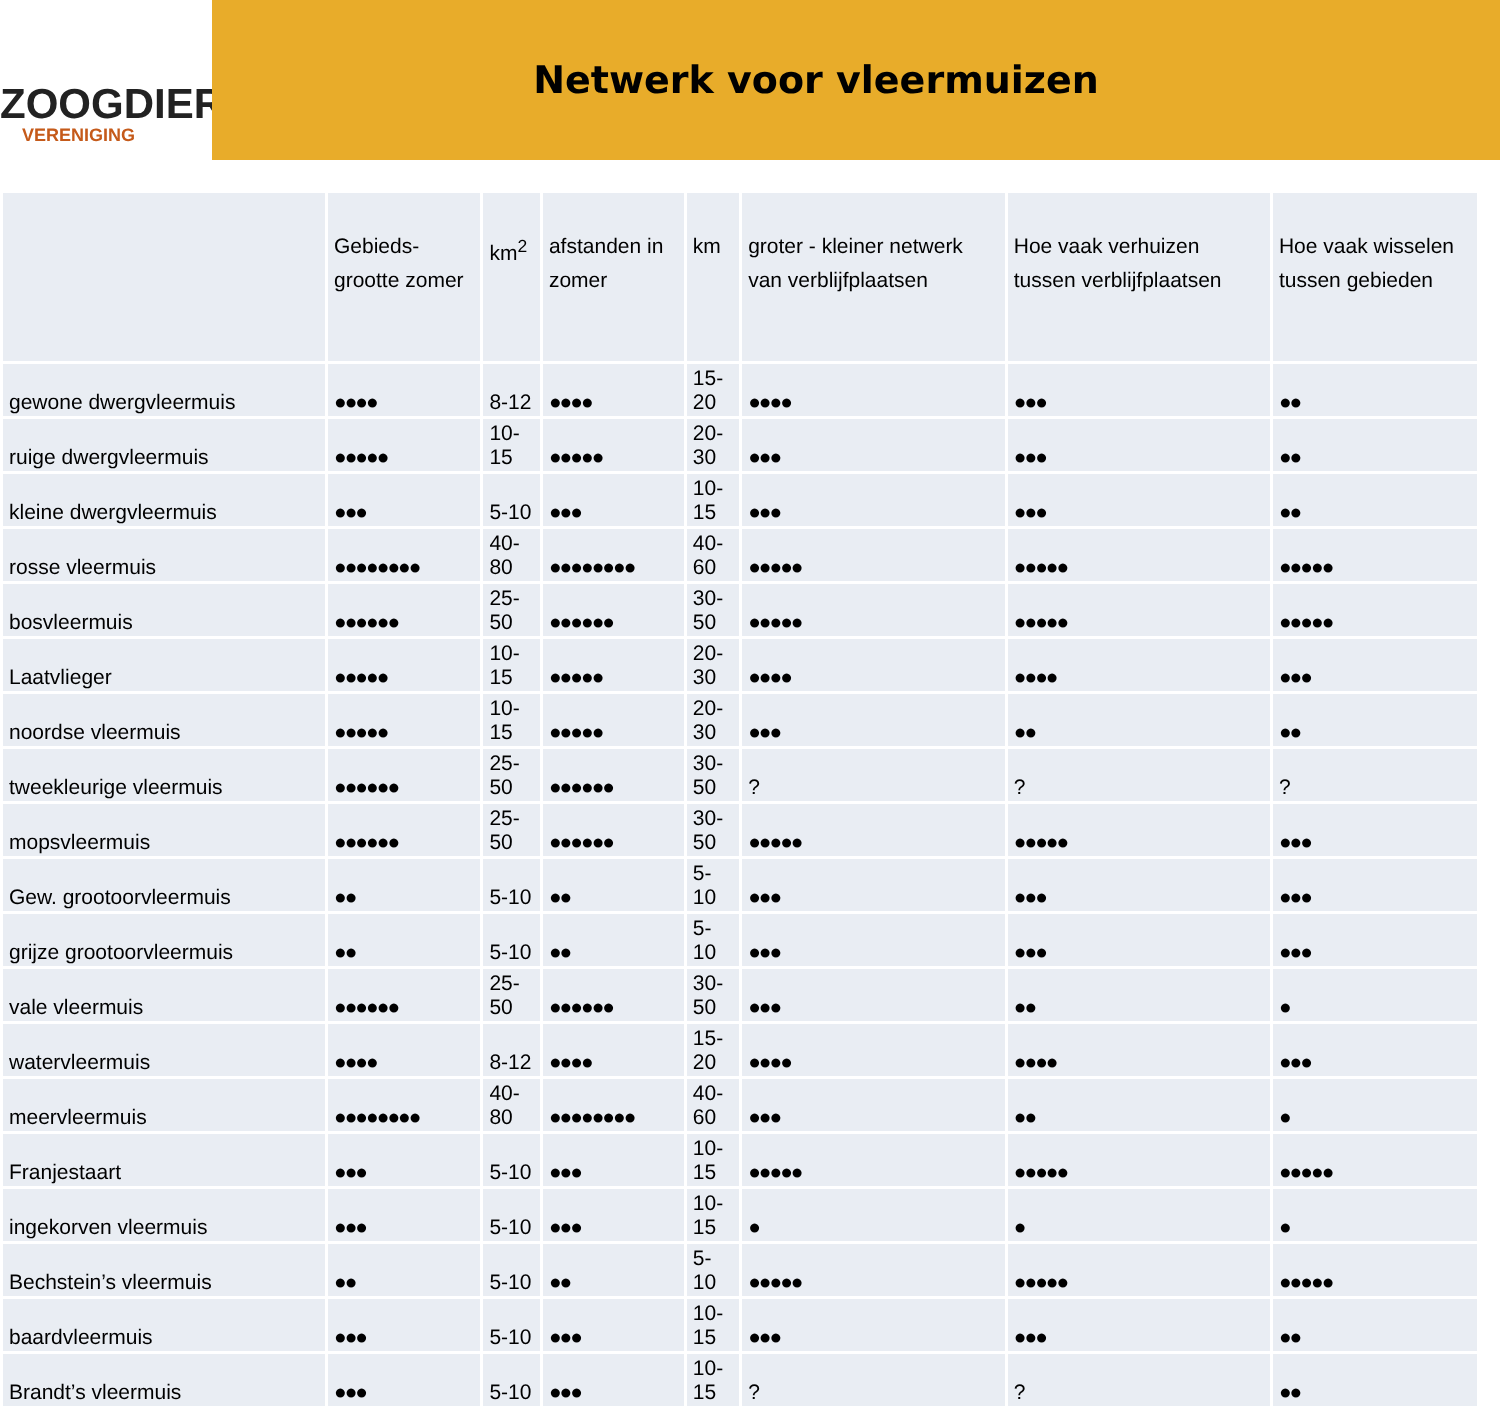ZOOGDIER
VERENIGING
Netwerk voor vleermuizen
| | Gebieds-grootte zomer | km<sup>2</sup> | afstanden in zomer | km | groter - kleiner netwerk van verblijfplaatsen | Hoe vaak verhuizen tussen verblijfplaatsen | Hoe vaak wisselen tussen gebieden |
| --- | --- | --- | --- | --- | --- | --- | --- |
| gewone dwergvleermuis | ●●●● | 8-12 | ●●●● | 15-20 | ●●●● | ●●● | ●● |
| ruige dwergvleermuis | ●●●●● | 10-15 | ●●●●● | 20-30 | ●●● | ●●● | ●● |
| kleine dwergvleermuis | ●●● | 5-10 | ●●● | 10-15 | ●●● | ●●● | ●● |
| rosse vleermuis | ●●●●●●●● | 40-80 | ●●●●●●●● | 40-60 | ●●●●● | ●●●●● | ●●●●● |
| bosvleermuis | ●●●●●● | 25-50 | ●●●●●● | 30-50 | ●●●●● | ●●●●● | ●●●●● |
| Laatvlieger | ●●●●● | 10-15 | ●●●●● | 20-30 | ●●●● | ●●●● | ●●● |
| noordse vleermuis | ●●●●● | 10-15 | ●●●●● | 20-30 | ●●● | ●● | ●● |
| tweekleurige vleermuis | ●●●●●● | 25-50 | ●●●●●● | 30-50 | ? | ? | ? |
| mopsvleermuis | ●●●●●● | 25-50 | ●●●●●● | 30-50 | ●●●●● | ●●●●● | ●●● |
| Gew. grootoorvleermuis | ●● | 5-10 | ●● | 5-10 | ●●● | ●●● | ●●● |
| grijze grootoorvleermuis | ●● | 5-10 | ●● | 5-10 | ●●● | ●●● | ●●● |
| vale vleermuis | ●●●●●● | 25-50 | ●●●●●● | 30-50 | ●●● | ●● | ● |
| watervleermuis | ●●●● | 8-12 | ●●●● | 15-20 | ●●●● | ●●●● | ●●● |
| meervleermuis | ●●●●●●●● | 40-80 | ●●●●●●●● | 40-60 | ●●● | ●● | ● |
| Franjestaart | ●●● | 5-10 | ●●● | 10-15 | ●●●●● | ●●●●● | ●●●●● |
| ingekorven vleermuis | ●●● | 5-10 | ●●● | 10-15 | ● | ● | ● |
| Bechstein’s vleermuis | ●● | 5-10 | ●● | 5-10 | ●●●●● | ●●●●● | ●●●●● |
| baardvleermuis | ●●● | 5-10 | ●●● | 10-15 | ●●● | ●●● | ●● |
| Brandt’s vleermuis | ●●● | 5-10 | ●●● | 10-15 | ? | ? | ●● |